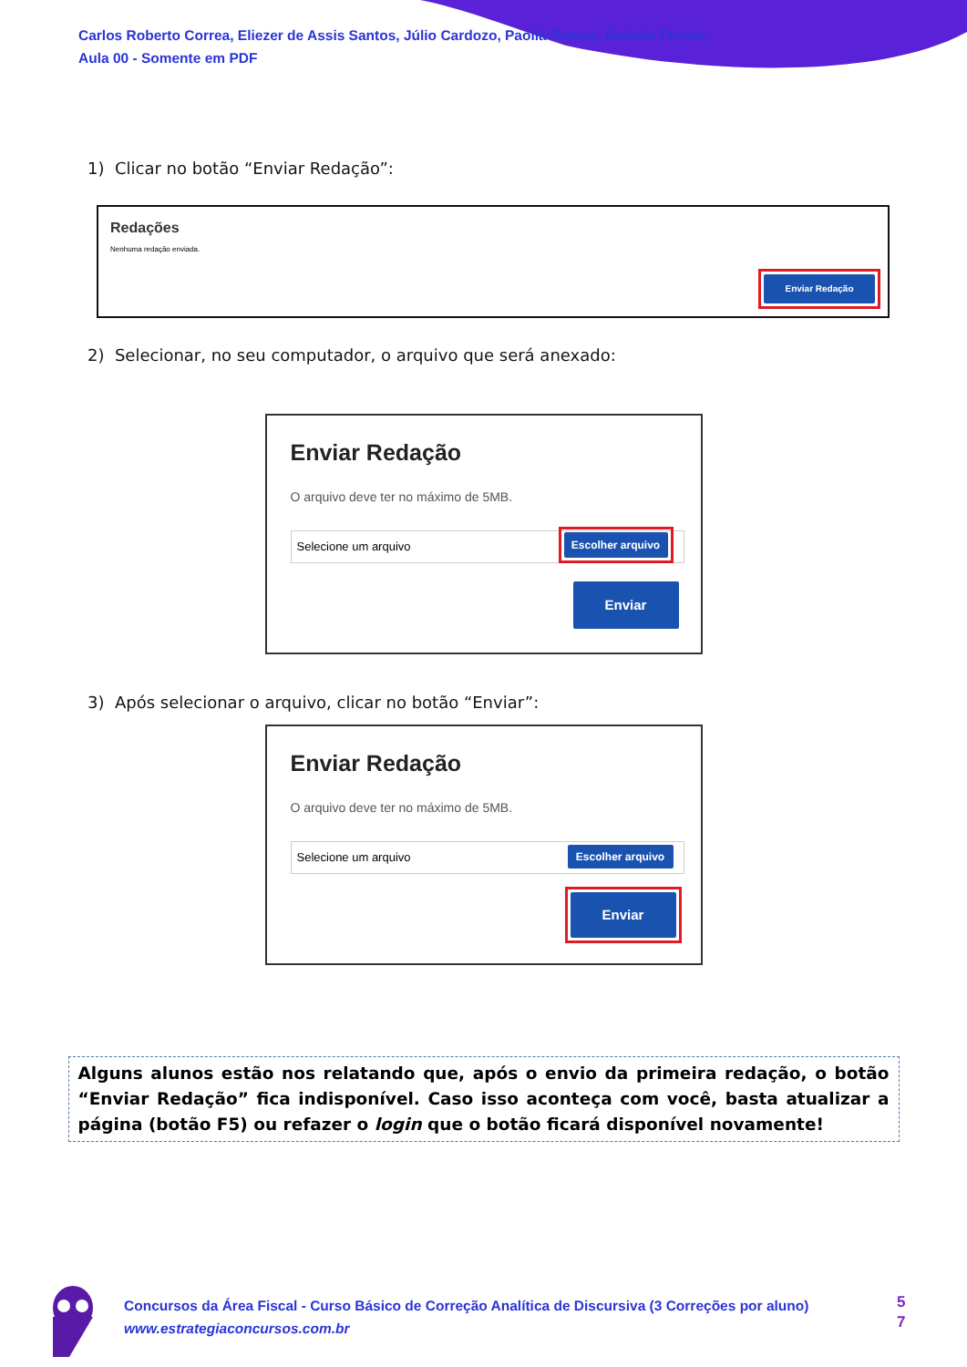Carlos Roberto Correa, Eliezer de Assis Santos, Júlio Cardozo, Paolla Ramos, Rafaela Freitas
Aula 00 - Somente em PDF
1) Clicar no botão “Enviar Redação”:
Redações
Nenhuma redação enviada.
Enviar Redação
2) Selecionar, no seu computador, o arquivo que será anexado:
Enviar Redação
O arquivo deve ter no máximo de 5MB.
Selecione um arquivo Escolher arquivo
Enviar
3) Após selecionar o arquivo, clicar no botão “Enviar”:
Enviar Redação
O arquivo deve ter no máximo de 5MB.
Selecione um arquivo Escolher arquivo
Enviar
Alguns alunos estão nos relatando que, após o envio da primeira redação, o botão “Enviar Redação” fica indisponível. Caso isso aconteça com você, basta atualizar a página (botão F5) ou refazer o login que o botão ficará disponível novamente!
Concursos da Área Fiscal - Curso Básico de Correção Analítica de Discursiva (3 Correções por aluno)
www.estrategiaconcursos.com.br
5
7